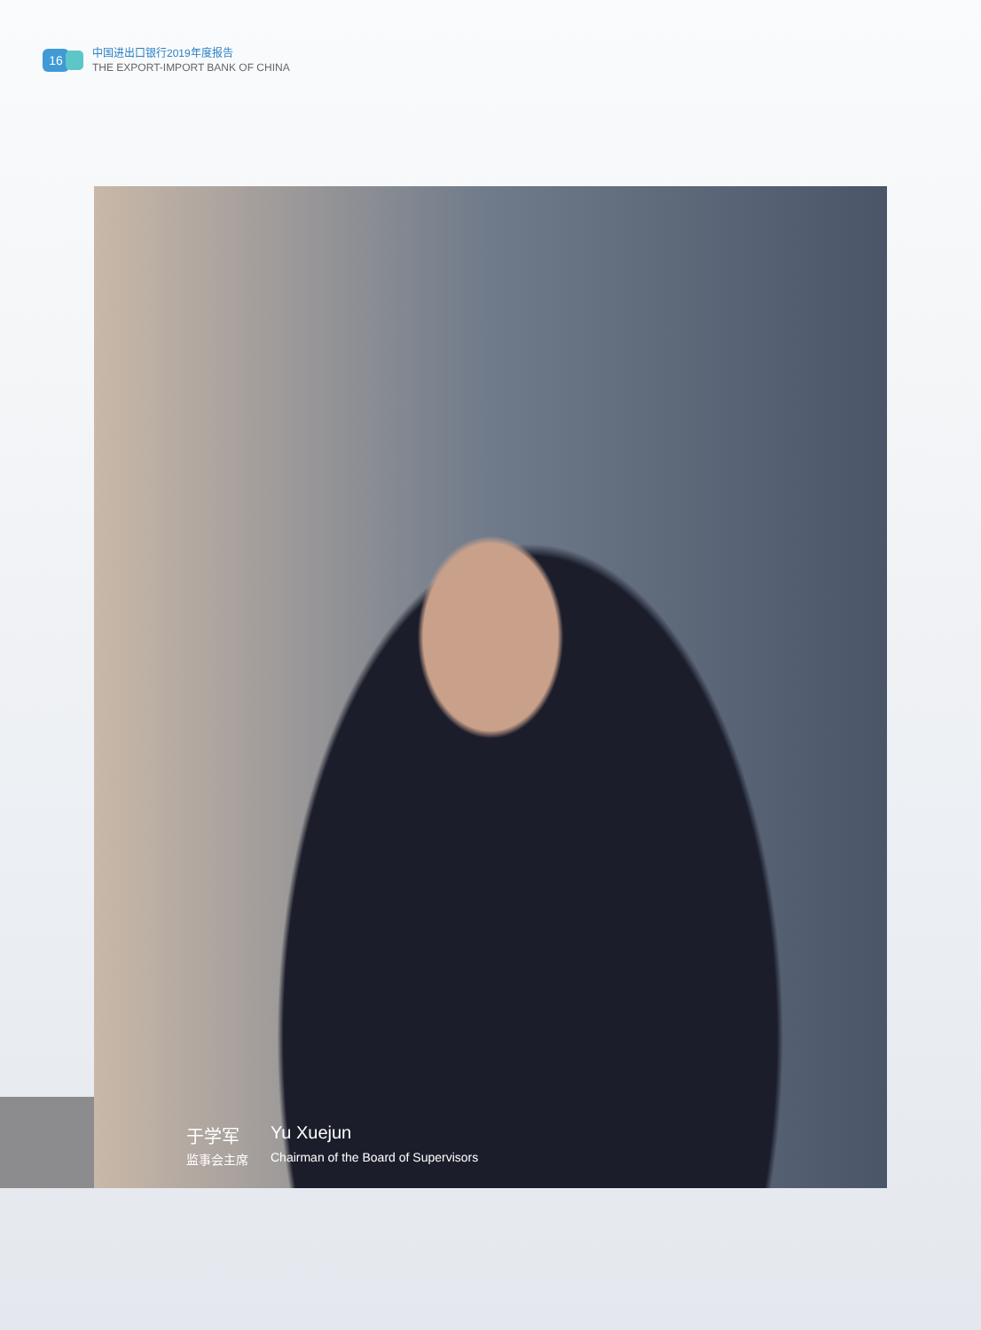16
中国进出口银行2019年度报告
THE EXPORT-IMPORT BANK OF CHINA
于学军
Yu Xuejun
监事会主席
Chairman of the Board of Supervisors